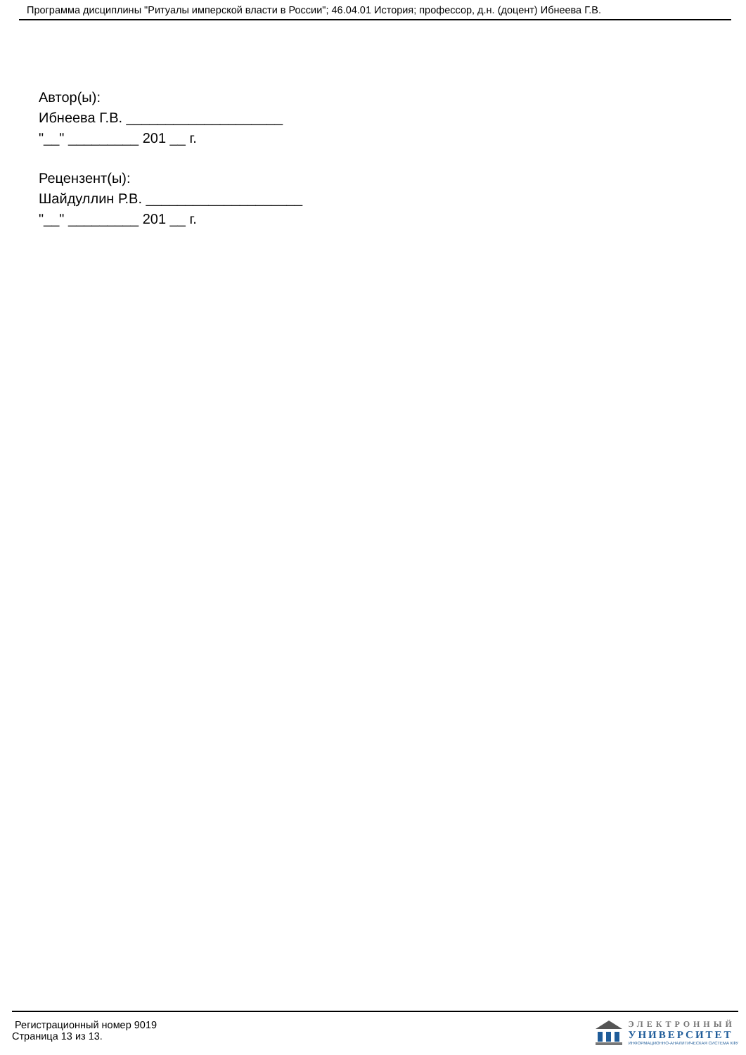Программа дисциплины "Ритуалы имперской власти в России"; 46.04.01 История; профессор, д.н. (доцент) Ибнеева Г.В.
Автор(ы):
Ибнеева Г.В. ____________________
"__" _________ 201 __ г.
Рецензент(ы):
Шайдуллин Р.В. ____________________
"__" _________ 201 __ г.
Регистрационный номер 9019
Страница 13 из 13.
ЭЛЕКТРОННЫЙ
УНИВЕРСИТЕТ
ИНФОРМАЦИОННО-АНАЛИТИЧЕСКАЯ СИСТЕМА КФУ